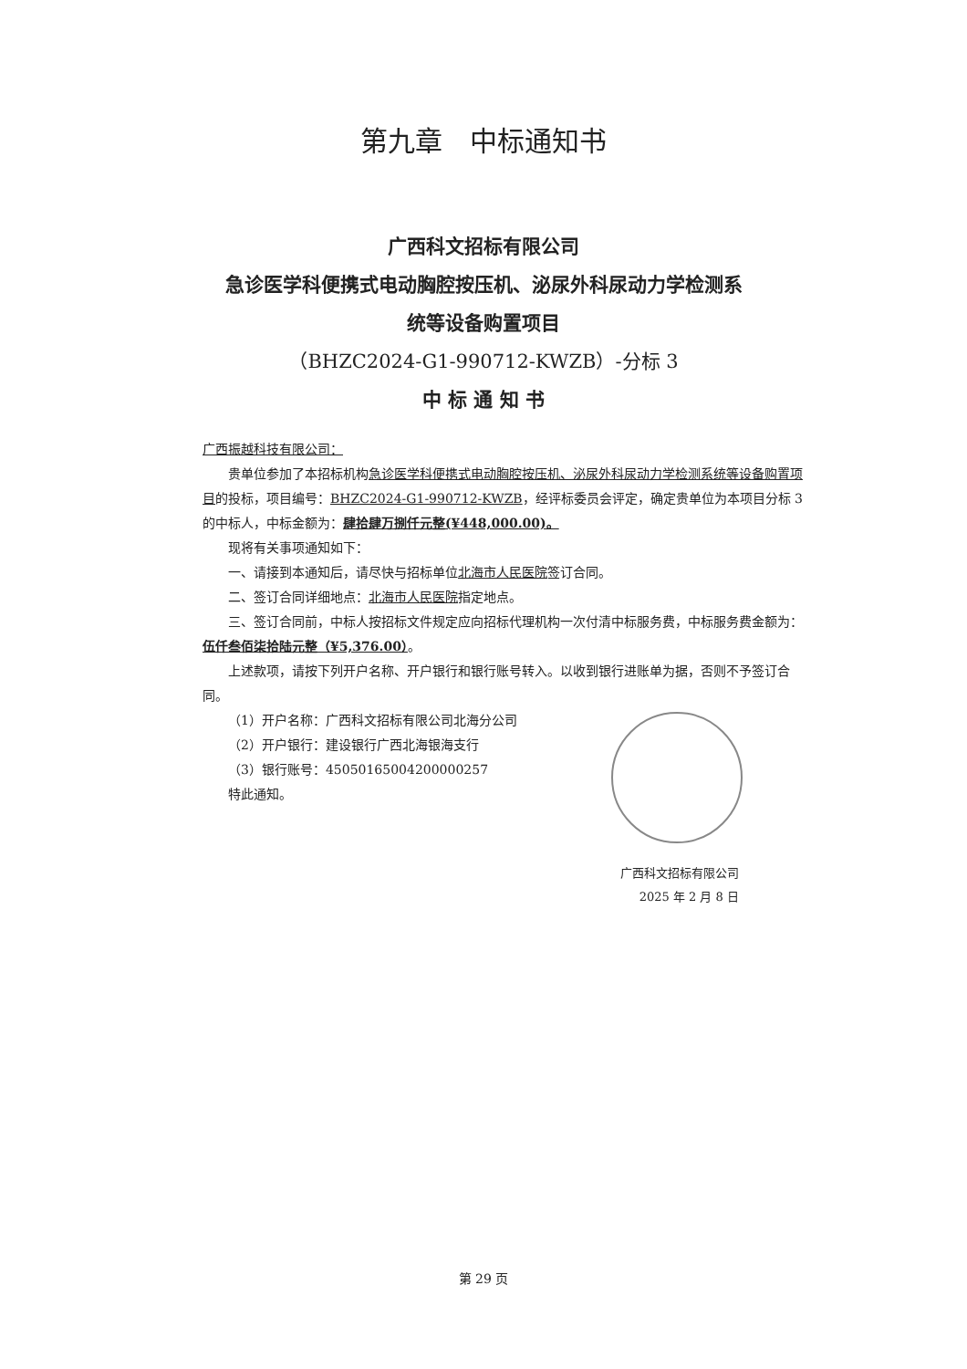第九章　中标通知书
广西科文招标有限公司
急诊医学科便携式电动胸腔按压机、泌尿外科尿动力学检测系
统等设备购置项目
（BHZC2024-G1-990712-KWZB）-分标 3
中 标 通 知 书
广西振越科技有限公司：
贵单位参加了本招标机构急诊医学科便携式电动胸腔按压机、泌尿外科尿动力学检测系统等设备购置项目的投标，项目编号：BHZC2024-G1-990712-KWZB，经评标委员会评定，确定贵单位为本项目分标 3 的中标人，中标金额为：肆拾肆万捌仟元整(¥448,000.00)。
现将有关事项通知如下：
一、请接到本通知后，请尽快与招标单位北海市人民医院签订合同。
二、签订合同详细地点：北海市人民医院指定地点。
三、签订合同前，中标人按招标文件规定应向招标代理机构一次付清中标服务费，中标服务费金额为：伍仟叁佰柒拾陆元整（¥5,376.00）。
上述款项，请按下列开户名称、开户银行和银行账号转入。以收到银行进账单为据，否则不予签订合同。
（1）开户名称：广西科文招标有限公司北海分公司
（2）开户银行：建设银行广西北海银海支行
（3）银行账号：45050165004200000257
特此通知。
广西科文招标有限公司
2025 年 2 月 8 日
第 29 页